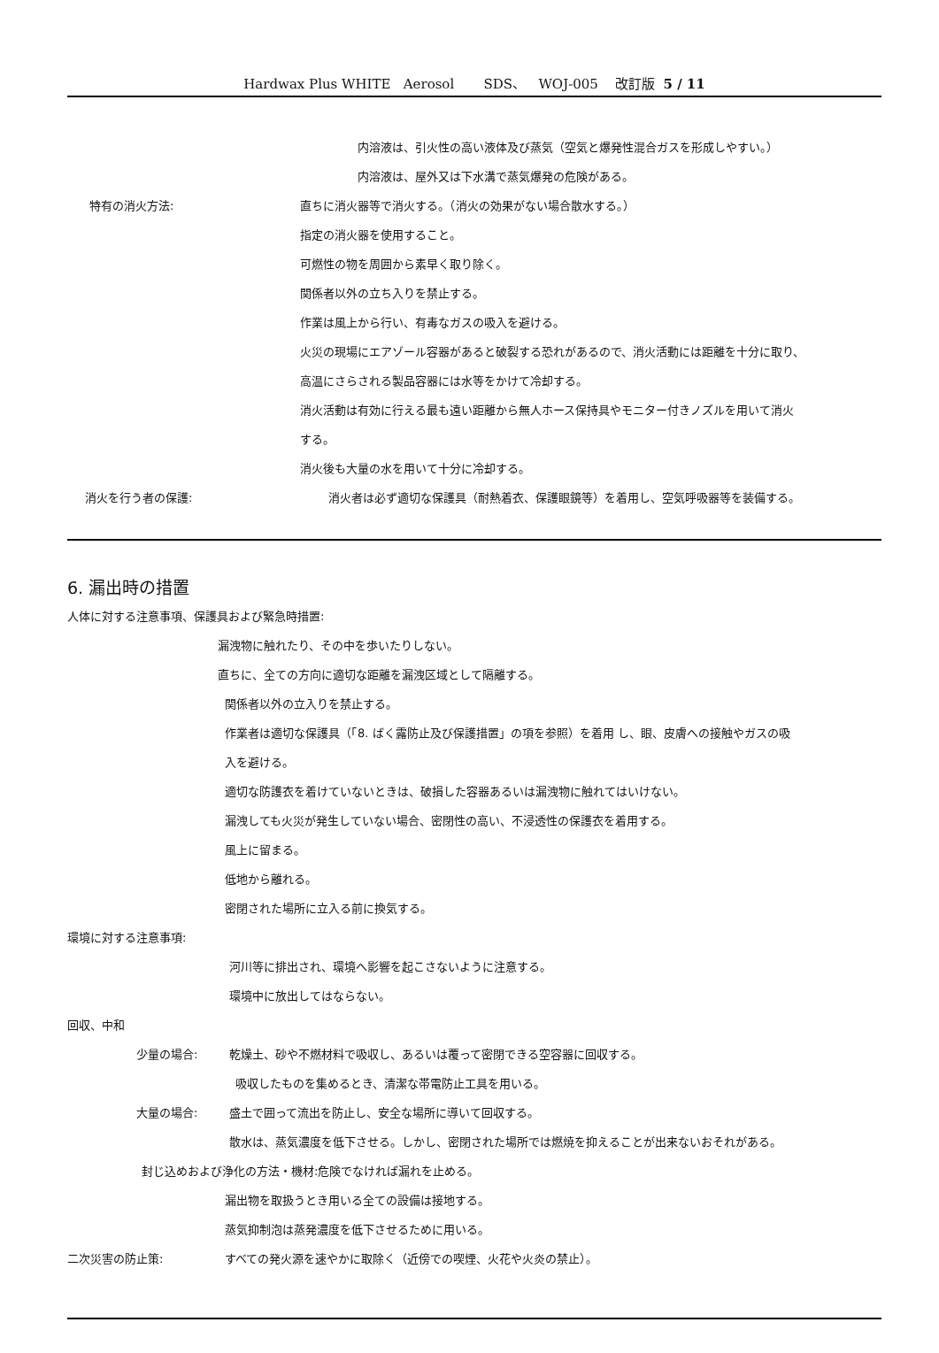Hardwax Plus WHITE Aerosol SDS、 WOJ-005 改訂版 5 / 11
内溶液は、引火性の高い液体及び蒸気（空気と爆発性混合ガスを形成しやすい。）
内溶液は、屋外又は下水溝で蒸気爆発の危険がある。
特有の消火方法: 直ちに消火器等で消火する。（消火の効果がない場合散水する。）
指定の消火器を使用すること。
可燃性の物を周囲から素早く取り除く。
関係者以外の立ち入りを禁止する。
作業は風上から行い、有毒なガスの吸入を避ける。
火災の現場にエアゾール容器があると破裂する恐れがあるので、消火活動には距離を十分に取り、
高温にさらされる製品容器には水等をかけて冷却する。
消火活動は有効に行える最も遠い距離から無人ホース保持具やモニター付きノズルを用いて消火
する。
消火後も大量の水を用いて十分に冷却する。
消火を行う者の保護: 消火者は必ず適切な保護具（耐熱着衣、保護眼鏡等）を着用し、空気呼吸器等を装備する。
6. 漏出時の措置
人体に対する注意事項、保護具および緊急時措置:
漏洩物に触れたり、その中を歩いたりしない。
直ちに、全ての方向に適切な距離を漏洩区域として隔離する。
関係者以外の立入りを禁止する。
作業者は適切な保護具（「8. ばく露防止及び保護措置」の項を参照）を着用 し、眼、皮膚への接触やガスの吸
入を避ける。
適切な防護衣を着けていないときは、破損した容器あるいは漏洩物に触れてはいけない。
漏洩しても火災が発生していない場合、密閉性の高い、不浸透性の保護衣を着用する。
風上に留まる。
低地から離れる。
密閉された場所に立入る前に換気する。
環境に対する注意事項:
河川等に排出され、環境へ影響を起こさないように注意する。
環境中に放出してはならない。
回収、中和
少量の場合: 乾燥土、砂や不燃材料で吸収し、あるいは覆って密閉できる空容器に回収する。
吸収したものを集めるとき、清潔な帯電防止工具を用いる。
大量の場合: 盛土で囲って流出を防止し、安全な場所に導いて回収する。
散水は、蒸気濃度を低下させる。しかし、密閉された場所では燃焼を抑えることが出来ないおそれがある。
封じ込めおよび浄化の方法・機材:危険でなければ漏れを止める。
漏出物を取扱うとき用いる全ての設備は接地する。
蒸気抑制泡は蒸発濃度を低下させるために用いる。
二次災害の防止策: すべての発火源を速やかに取除く（近傍での喫煙、火花や火炎の禁止）。